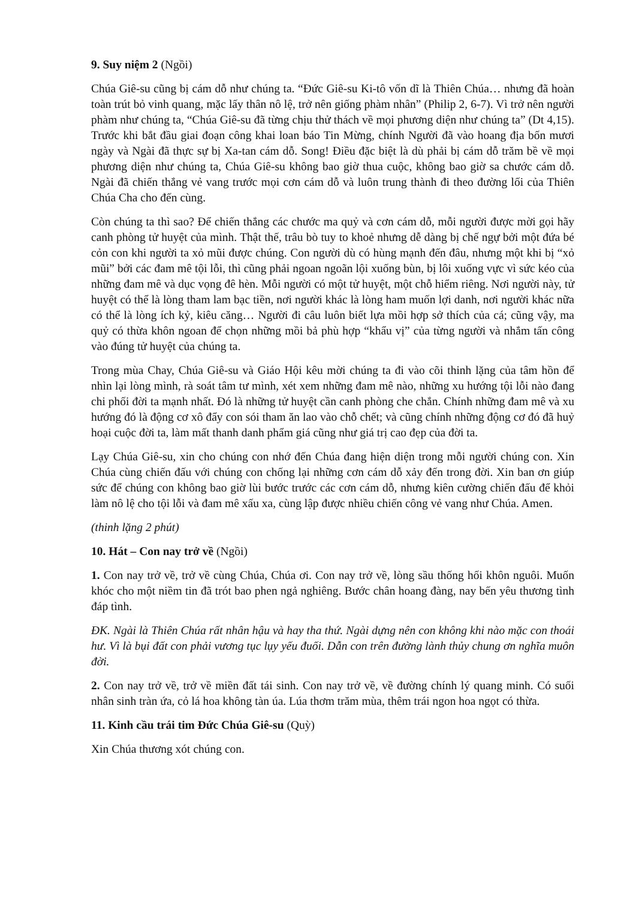9. Suy niệm 2 (Ngồi)
Chúa Giê-su cũng bị cám dỗ như chúng ta. “Đức Giê-su Ki-tô vốn dĩ là Thiên Chúa… nhưng đã hoàn toàn trút bỏ vinh quang, mặc lấy thân nô lệ, trở nên giống phàm nhân” (Philip 2, 6-7). Vì trở nên người phàm như chúng ta, “Chúa Giê-su đã từng chịu thử thách về mọi phương diện như chúng ta” (Dt 4,15). Trước khi bắt đầu giai đoạn công khai loan báo Tin Mừng, chính Người đã vào hoang địa bốn mươi ngày và Ngài đã thực sự bị Xa-tan cám dỗ. Song! Điều đặc biệt là dù phải bị cám dỗ trăm bề về mọi phương diện như chúng ta, Chúa Giê-su không bao giờ thua cuộc, không bao giờ sa chước cám dỗ. Ngài đã chiến thắng vẻ vang trước mọi cơn cám dỗ và luôn trung thành đi theo đường lối của Thiên Chúa Cha cho đến cùng.
Còn chúng ta thì sao? Để chiến thắng các chước ma quỷ và cơn cám dỗ, mỗi người được mời gọi hãy canh phòng tử huyệt của mình. Thật thế, trâu bò tuy to khoẻ nhưng dễ dàng bị chế ngự bởi một đứa bé cỏn con khi người ta xỏ mũi được chúng. Con người dù có hùng mạnh đến đâu, nhưng một khi bị “xỏ mũi” bởi các đam mê tội lỗi, thì cũng phải ngoan ngoãn lội xuống bùn, bị lôi xuống vực vì sức kéo của những đam mê và dục vọng đê hèn. Mỗi người có một tử huyệt, một chỗ hiểm riêng. Nơi người này, tử huyệt có thể là lòng tham lam bạc tiền, nơi người khác là lòng ham muốn lợi danh, nơi người khác nữa có thể là lòng ích kỷ, kiêu căng… Người đi câu luôn biết lựa mồi hợp sở thích của cá; cũng vậy, ma quỷ có thừa khôn ngoan để chọn những mồi bả phù hợp “khẩu vị” của từng người và nhắm tấn công vào đúng tử huyệt của chúng ta.
Trong mùa Chay, Chúa Giê-su và Giáo Hội kêu mời chúng ta đi vào cõi thinh lặng của tâm hồn để nhìn lại lòng mình, rà soát tâm tư mình, xét xem những đam mê nào, những xu hướng tội lỗi nào đang chi phối đời ta mạnh nhất. Đó là những tử huyệt cần canh phòng che chắn. Chính những đam mê và xu hướng đó là động cơ xô đẩy con sói tham ăn lao vào chỗ chết; và cũng chính những động cơ đó đã huỷ hoại cuộc đời ta, làm mất thanh danh phẩm giá cũng như giá trị cao đẹp của đời ta.
Lạy Chúa Giê-su, xin cho chúng con nhớ đến Chúa đang hiện diện trong mỗi người chúng con. Xin Chúa cùng chiến đấu với chúng con chống lại những cơn cám dỗ xảy đến trong đời. Xin ban ơn giúp sức để chúng con không bao giờ lùi bước trước các cơn cám dỗ, nhưng kiên cường chiến đấu để khỏi làm nô lệ cho tội lỗi và đam mê xấu xa, cùng lập được nhiều chiến công vẻ vang như Chúa. Amen.
(thinh lặng 2 phút)
10. Hát – Con nay trở về (Ngồi)
1. Con nay trở về, trở về cùng Chúa, Chúa ơi. Con nay trở về, lòng sầu thống hối khôn nguôi. Muốn khóc cho một niềm tin đã trót bao phen ngả nghiêng. Bước chân hoang đàng, nay bến yêu thương tình đáp tình.
ĐK. Ngài là Thiên Chúa rất nhân hậu và hay tha thứ. Ngài dựng nên con không khi nào mặc con thoái hư. Vì là bụi đất con phải vương tục lụy yếu đuối. Dẫn con trên đường lành thủy chung ơn nghĩa muôn đời.
2. Con nay trở về, trở về miền đất tái sinh. Con nay trở về, về đường chính lý quang minh. Có suối nhân sinh tràn ứa, cỏ lá hoa không tàn úa. Lúa thơm trăm mùa, thêm trái ngon hoa ngọt có thừa.
11. Kinh cầu trái tim Đức Chúa Giê-su (Quỳ)
Xin Chúa thương xót chúng con.